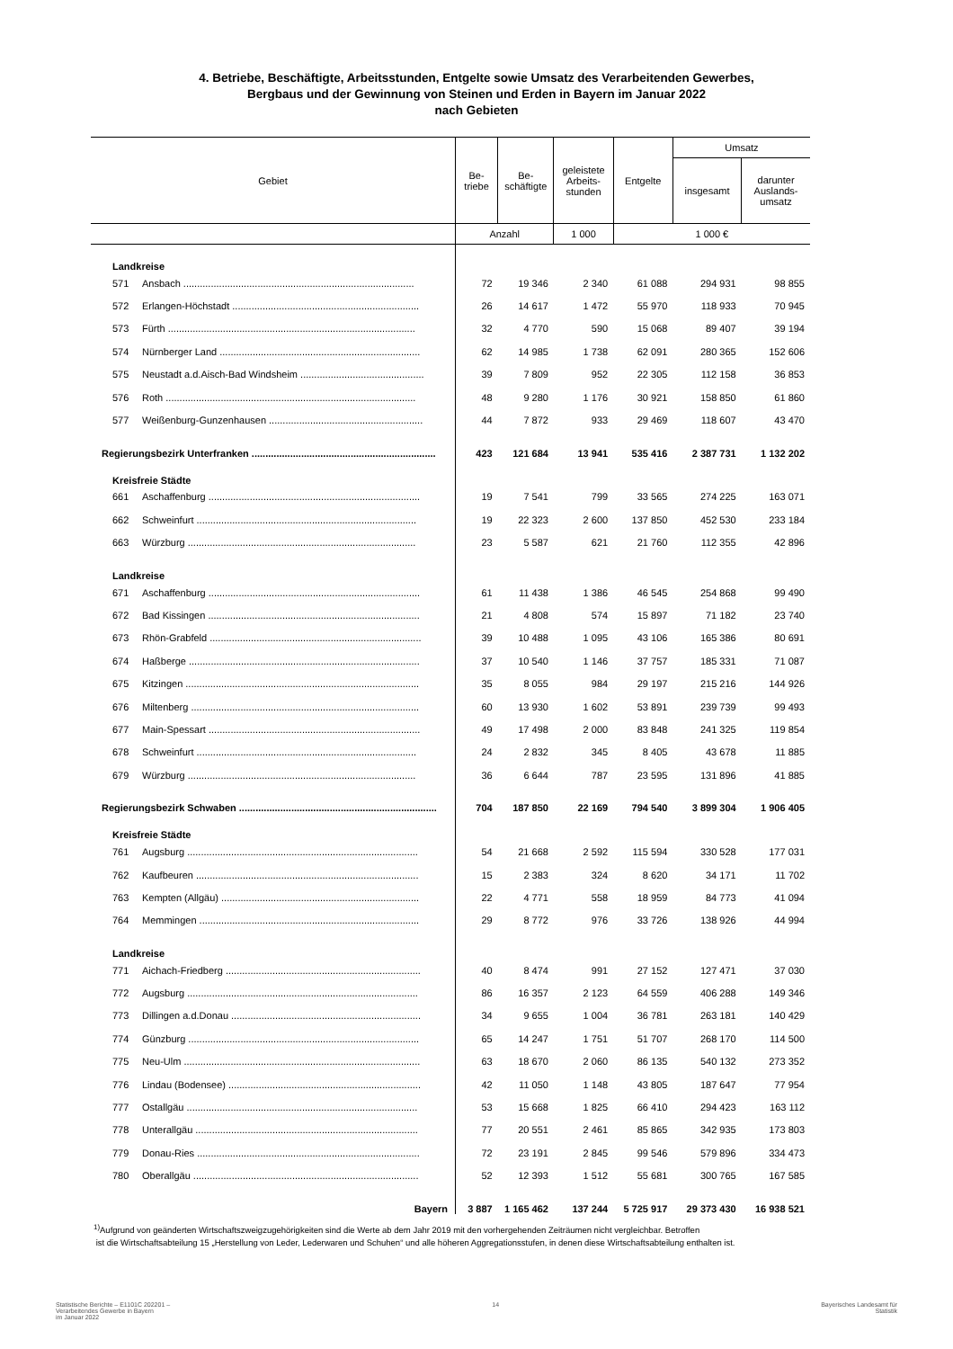4. Betriebe, Beschäftigte, Arbeitsstunden, Entgelte sowie Umsatz des Verarbeitenden Gewerbes,
Bergbaus und der Gewinnung von Steinen und Erden in Bayern im Januar 2022
nach Gebieten
| Gebiet | Be- triebe | Be- schäftigte | geleistete Arbeits- stunden | Entgelte | Umsatz | |
| --- | --- | --- | --- | --- | --- | --- |
| | | | | | insgesamt | darunter Auslands- umsatz |
| | Anzahl | | 1 000 | 1 000 € | | |
| Landkreise | | | | | | |
| 571 Ansbach .................................................................................... | 72 | 19 346 | 2 340 | 61 088 | 294 931 | 98 855 |
| 572 Erlangen-Höchstadt .................................................................... | 26 | 14 617 | 1 472 | 55 970 | 118 933 | 70 945 |
| 573 Fürth .......................................................................................... | 32 | 4 770 | 590 | 15 068 | 89 407 | 39 194 |
| 574 Nürnberger Land ......................................................................... | 62 | 14 985 | 1 738 | 62 091 | 280 365 | 152 606 |
| 575 Neustadt a.d.Aisch-Bad Windsheim ............................................. | 39 | 7 809 | 952 | 22 305 | 112 158 | 36 853 |
| 576 Roth ........................................................................................... | 48 | 9 280 | 1 176 | 30 921 | 158 850 | 61 860 |
| 577 Weißenburg-Gunzenhausen ........................................................ | 44 | 7 872 | 933 | 29 469 | 118 607 | 43 470 |
| Regierungsbezirk Unterfranken ................................................................... | 423 | 121 684 | 13 941 | 535 416 | 2 387 731 | 1 132 202 |
| Kreisfreie Städte | | | | | | |
| 661 Aschaffenburg ............................................................................. | 19 | 7 541 | 799 | 33 565 | 274 225 | 163 071 |
| 662 Schweinfurt ................................................................................ | 19 | 22 323 | 2 600 | 137 850 | 452 530 | 233 184 |
| 663 Würzburg ................................................................................... | 23 | 5 587 | 621 | 21 760 | 112 355 | 42 896 |
| Landkreise | | | | | | |
| 671 Aschaffenburg ............................................................................. | 61 | 11 438 | 1 386 | 46 545 | 254 868 | 99 490 |
| 672 Bad Kissingen ............................................................................. | 21 | 4 808 | 574 | 15 897 | 71 182 | 23 740 |
| 673 Rhön-Grabfeld ............................................................................. | 39 | 10 488 | 1 095 | 43 106 | 165 386 | 80 691 |
| 674 Haßberge .................................................................................... | 37 | 10 540 | 1 146 | 37 757 | 185 331 | 71 087 |
| 675 Kitzingen ..................................................................................... | 35 | 8 055 | 984 | 29 197 | 215 216 | 144 926 |
| 676 Miltenberg ................................................................................... | 60 | 13 930 | 1 602 | 53 891 | 239 739 | 99 493 |
| 677 Main-Spessart ............................................................................. | 49 | 17 498 | 2 000 | 83 848 | 241 325 | 119 854 |
| 678 Schweinfurt ................................................................................ | 24 | 2 832 | 345 | 8 405 | 43 678 | 11 885 |
| 679 Würzburg ................................................................................... | 36 | 6 644 | 787 | 23 595 | 131 896 | 41 885 |
| Regierungsbezirk Schwaben ........................................................................ | 704 | 187 850 | 22 169 | 794 540 | 3 899 304 | 1 906 405 |
| Kreisfreie Städte | | | | | | |
| 761 Augsburg .................................................................................... | 54 | 21 668 | 2 592 | 115 594 | 330 528 | 177 031 |
| 762 Kaufbeuren ................................................................................. | 15 | 2 383 | 324 | 8 620 | 34 171 | 11 702 |
| 763 Kempten (Allgäu) ........................................................................ | 22 | 4 771 | 558 | 18 959 | 84 773 | 41 094 |
| 764 Memmingen ................................................................................ | 29 | 8 772 | 976 | 33 726 | 138 926 | 44 994 |
| Landkreise | | | | | | |
| 771 Aichach-Friedberg ....................................................................... | 40 | 8 474 | 991 | 27 152 | 127 471 | 37 030 |
| 772 Augsburg .................................................................................... | 86 | 16 357 | 2 123 | 64 559 | 406 288 | 149 346 |
| 773 Dillingen a.d.Donau ..................................................................... | 34 | 9 655 | 1 004 | 36 781 | 263 181 | 140 429 |
| 774 Günzburg .................................................................................... | 65 | 14 247 | 1 751 | 51 707 | 268 170 | 114 500 |
| 775 Neu-Ulm ...................................................................................... | 63 | 18 670 | 2 060 | 86 135 | 540 132 | 273 352 |
| 776 Lindau (Bodensee) ...................................................................... | 42 | 11 050 | 1 148 | 43 805 | 187 647 | 77 954 |
| 777 Ostallgäu .................................................................................... | 53 | 15 668 | 1 825 | 66 410 | 294 423 | 163 112 |
| 778 Unterallgäu ................................................................................. | 77 | 20 551 | 2 461 | 85 865 | 342 935 | 173 803 |
| 779 Donau-Ries ................................................................................. | 72 | 23 191 | 2 845 | 99 546 | 579 896 | 334 473 |
| 780 Oberallgäu .................................................................................. | 52 | 12 393 | 1 512 | 55 681 | 300 765 | 167 585 |
| Bayern | 3 887 | 1 165 462 | 137 244 | 5 725 917 | 29 373 430 | 16 938 521 |
<sup>1)</sup> Aufgrund von geänderten Wirtschaftszweigzugehörigkeiten sind die Werte ab dem Jahr 2019 mit den vorhergehenden Zeiträumen nicht vergleichbar. Betroffen
ist die Wirtschaftsabteilung 15 „Herstellung von Leder, Lederwaren und Schuhen“ und alle höheren Aggregationsstufen, in denen diese Wirtschaftsabteilung enthalten ist.
Statistische Berichte – E1101C 202201 –
Verarbeitendes Gewerbe in Bayern
im Januar 2022
14 Bayerisches Landesamt für
Statistik